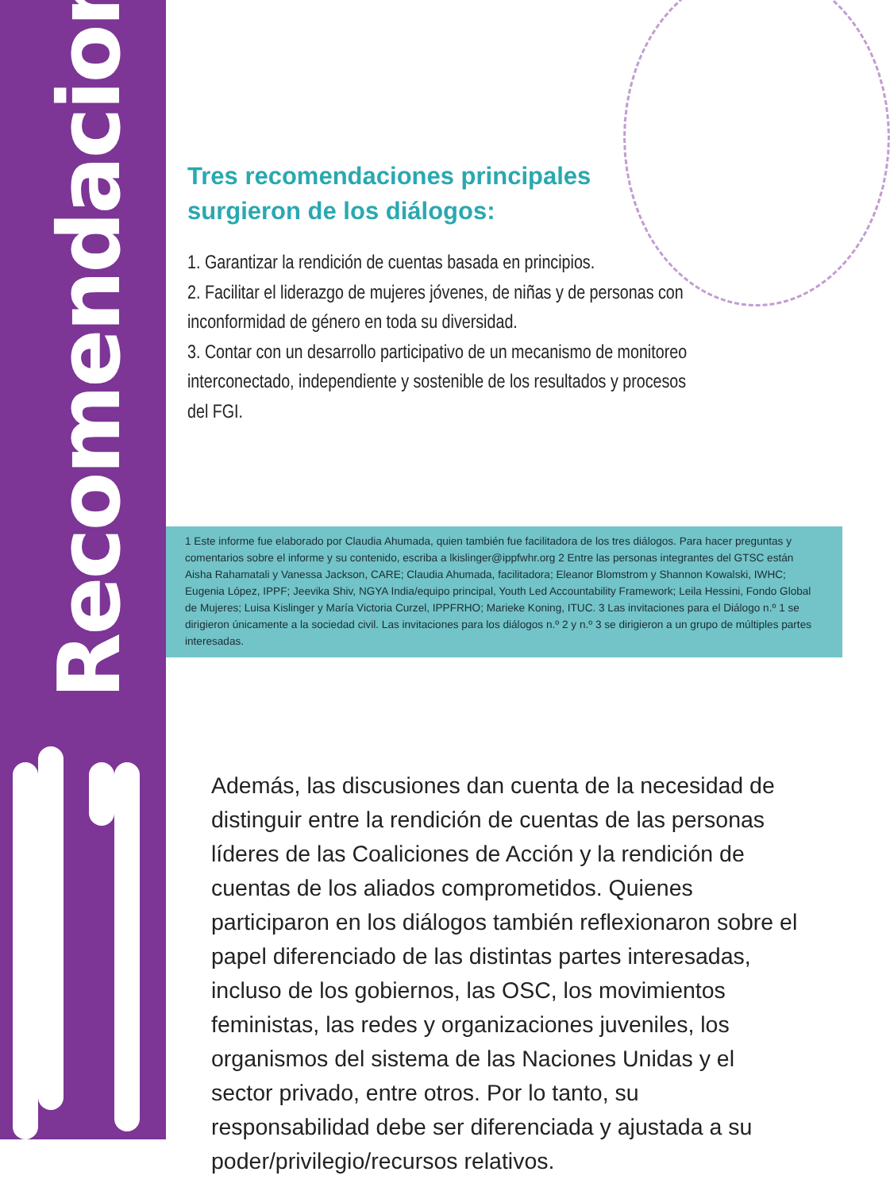Recomendaciones
Tres recomendaciones principales surgieron de los diálogos:
1. Garantizar la rendición de cuentas basada en principios.
2. Facilitar el liderazgo de mujeres jóvenes, de niñas y de personas con inconformidad de género en toda su diversidad.
3. Contar con un desarrollo participativo de un mecanismo de monitoreo interconectado, independiente y sostenible de los resultados y procesos del FGI.
1 Este informe fue elaborado por Claudia Ahumada, quien también fue facilitadora de los tres diálogos. Para hacer preguntas y comentarios sobre el informe y su contenido, escriba a lkislinger@ippfwhr.org 2 Entre las personas integrantes del GTSC están Aisha Rahamatali y Vanessa Jackson, CARE; Claudia Ahumada, facilitadora; Eleanor Blomstrom y Shannon Kowalski, IWHC; Eugenia López, IPPF; Jeevika Shiv, NGYA India/equipo principal, Youth Led Accountability Framework; Leila Hessini, Fondo Global de Mujeres; Luisa Kislinger y María Victoria Curzel, IPPFRHO; Marieke Koning, ITUC. 3 Las invitaciones para el Diálogo n.º 1 se dirigieron únicamente a la sociedad civil. Las invitaciones para los diálogos n.º 2 y n.º 3 se dirigieron a un grupo de múltiples partes interesadas.
Además, las discusiones dan cuenta de la necesidad de distinguir entre la rendición de cuentas de las personas líderes de las Coaliciones de Acción y la rendición de cuentas de los aliados comprometidos. Quienes participaron en los diálogos también reflexionaron sobre el papel diferenciado de las distintas partes interesadas, incluso de los gobiernos, las OSC, los movimientos feministas, las redes y organizaciones juveniles, los organismos del sistema de las Naciones Unidas y el sector privado, entre otros. Por lo tanto, su responsabilidad debe ser diferenciada y ajustada a su poder/privilegio/recursos relativos.